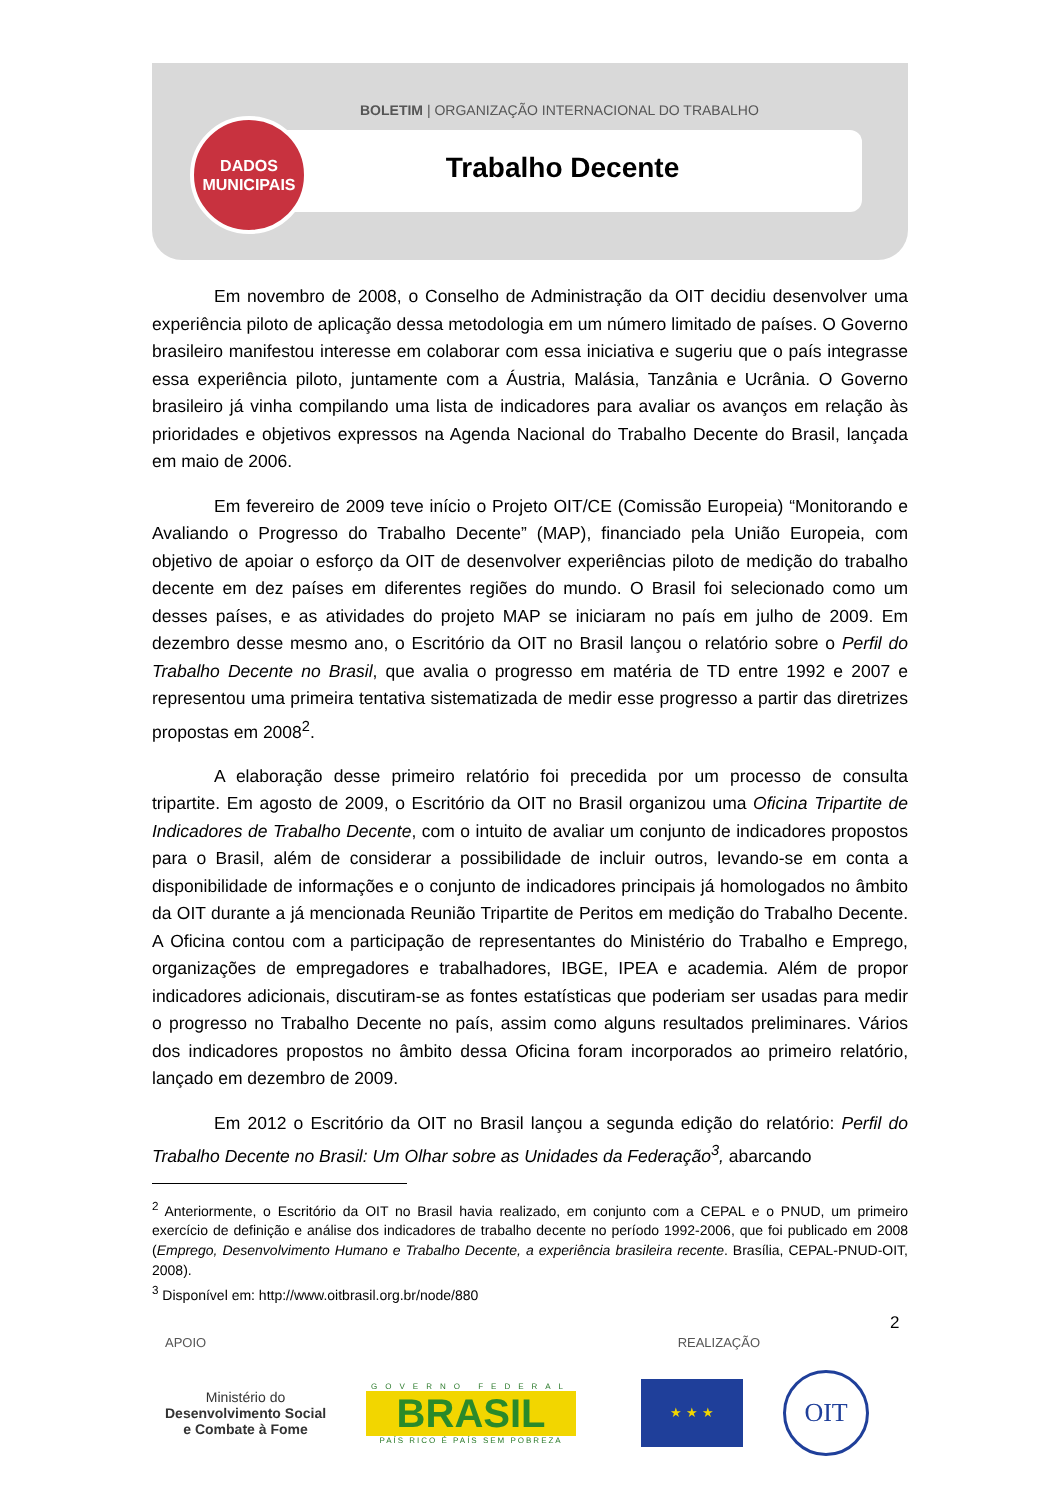BOLETIM | ORGANIZAÇÃO INTERNACIONAL DO TRABALHO
DADOS
MUNICIPAIS
Trabalho Decente
Em novembro de 2008, o Conselho de Administração da OIT decidiu desenvolver uma experiência piloto de aplicação dessa metodologia em um número limitado de países. O Governo brasileiro manifestou interesse em colaborar com essa iniciativa e sugeriu que o país integrasse essa experiência piloto, juntamente com a Áustria, Malásia, Tanzânia e Ucrânia. O Governo brasileiro já vinha compilando uma lista de indicadores para avaliar os avanços em relação às prioridades e objetivos expressos na Agenda Nacional do Trabalho Decente do Brasil, lançada em maio de 2006.
Em fevereiro de 2009 teve início o Projeto OIT/CE (Comissão Europeia) “Monitorando e Avaliando o Progresso do Trabalho Decente” (MAP), financiado pela União Europeia, com objetivo de apoiar o esforço da OIT de desenvolver experiências piloto de medição do trabalho decente em dez países em diferentes regiões do mundo. O Brasil foi selecionado como um desses países, e as atividades do projeto MAP se iniciaram no país em julho de 2009. Em dezembro desse mesmo ano, o Escritório da OIT no Brasil lançou o relatório sobre o Perfil do Trabalho Decente no Brasil, que avalia o progresso em matéria de TD entre 1992 e 2007 e representou uma primeira tentativa sistematizada de medir esse progresso a partir das diretrizes propostas em 2008<sup>2</sup>.
A elaboração desse primeiro relatório foi precedida por um processo de consulta tripartite. Em agosto de 2009, o Escritório da OIT no Brasil organizou uma Oficina Tripartite de Indicadores de Trabalho Decente, com o intuito de avaliar um conjunto de indicadores propostos para o Brasil, além de considerar a possibilidade de incluir outros, levando-se em conta a disponibilidade de informações e o conjunto de indicadores principais já homologados no âmbito da OIT durante a já mencionada Reunião Tripartite de Peritos em medição do Trabalho Decente. A Oficina contou com a participação de representantes do Ministério do Trabalho e Emprego, organizações de empregadores e trabalhadores, IBGE, IPEA e academia. Além de propor indicadores adicionais, discutiram-se as fontes estatísticas que poderiam ser usadas para medir o progresso no Trabalho Decente no país, assim como alguns resultados preliminares. Vários dos indicadores propostos no âmbito dessa Oficina foram incorporados ao primeiro relatório, lançado em dezembro de 2009.
Em 2012 o Escritório da OIT no Brasil lançou a segunda edição do relatório: Perfil do Trabalho Decente no Brasil: Um Olhar sobre as Unidades da Federação<sup>3</sup>, abarcando
<sup>2</sup> Anteriormente, o Escritório da OIT no Brasil havia realizado, em conjunto com a CEPAL e o PNUD, um primeiro exercício de definição e análise dos indicadores de trabalho decente no período 1992-2006, que foi publicado em 2008 (Emprego, Desenvolvimento Humano e Trabalho Decente, a experiência brasileira recente. Brasília, CEPAL-PNUD-OIT, 2008).
<sup>3</sup> Disponível em: http://www.oitbrasil.org.br/node/880
2
APOIO REALIZAÇÃO
Ministério do
Desenvolvimento Social
e Combate à Fome
GOVERNO FEDERAL
BRASIL
PAÍS RICO É PAÍS SEM POBREZA
★ ★ ★
OIT